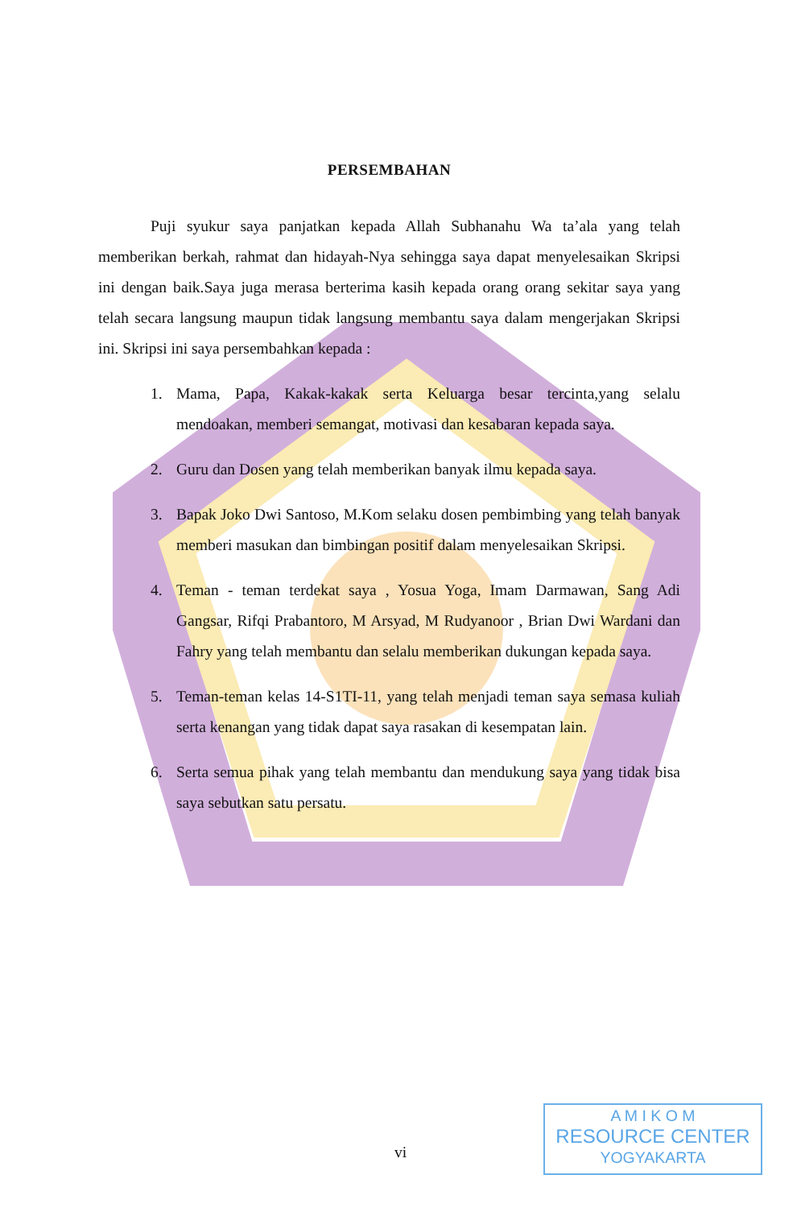PERSEMBAHAN
Puji syukur saya panjatkan kepada Allah Subhanahu Wa ta’ala yang telah memberikan berkah, rahmat dan hidayah-Nya sehingga saya dapat menyelesaikan Skripsi ini dengan baik.Saya juga merasa berterima kasih kepada orang orang sekitar saya yang telah secara langsung maupun tidak langsung membantu saya dalam mengerjakan Skripsi ini. Skripsi ini saya persembahkan kepada :
1. Mama, Papa, Kakak-kakak serta Keluarga besar tercinta,yang selalu mendoakan, memberi semangat, motivasi dan kesabaran kepada saya.
2. Guru dan Dosen yang telah memberikan banyak ilmu kepada saya.
3. Bapak Joko Dwi Santoso, M.Kom selaku dosen pembimbing yang telah banyak memberi masukan dan bimbingan positif dalam menyelesaikan Skripsi.
4. Teman - teman terdekat saya , Yosua Yoga, Imam Darmawan, Sang Adi Gangsar, Rifqi Prabantoro, M Arsyad, M Rudyanoor , Brian Dwi Wardani dan Fahry yang telah membantu dan selalu memberikan dukungan kepada saya.
5. Teman-teman kelas 14-S1TI-11, yang telah menjadi teman saya semasa kuliah serta kenangan yang tidak dapat saya rasakan di kesempatan lain.
6. Serta semua pihak yang telah membantu dan mendukung saya yang tidak bisa saya sebutkan satu persatu.
vi
A M I K O M
RESOURCE CENTER
YOGYAKARTA